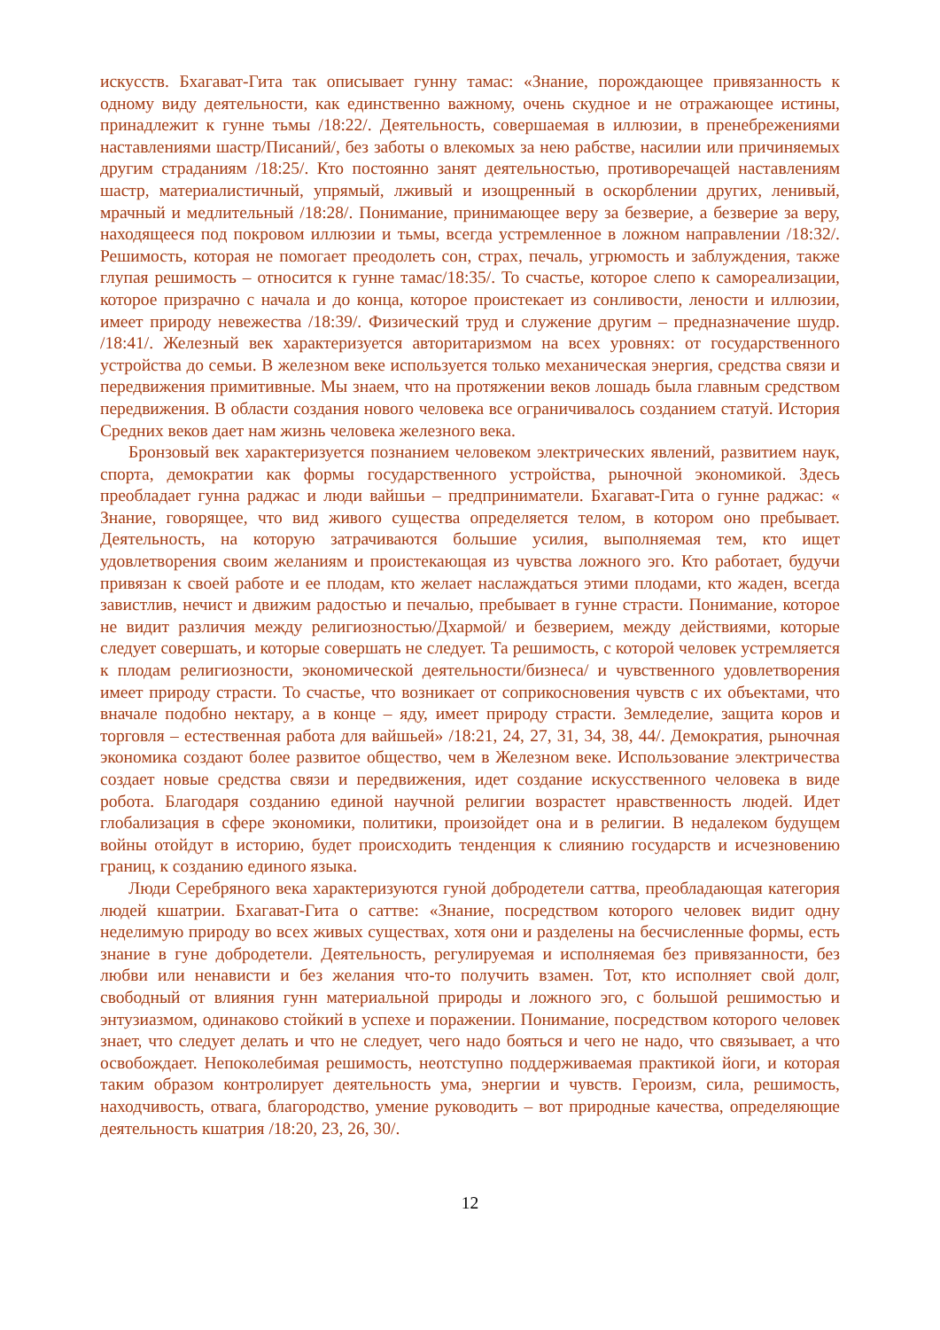искусств. Бхагават-Гита так описывает гунну тамас: «Знание, порождающее привязанность к одному виду деятельности, как единственно важному, очень скудное и не отражающее истины, принадлежит к гунне тьмы /18:22/. Деятельность, совершаемая в иллюзии, в пренебрежениями наставлениями шастр/Писаний/, без заботы о влекомых за нею рабстве, насилии или причиняемых другим страданиям /18:25/. Кто постоянно занят деятельностью, противоречащей наставлениям шастр, материалистичный, упрямый, лживый и изощренный в оскорблении других, ленивый, мрачный и медлительный /18:28/. Понимание, принимающее веру за безверие, а безверие за веру, находящееся под покровом иллюзии и тьмы, всегда устремленное в ложном направлении /18:32/. Решимость, которая не помогает преодолеть сон, страх, печаль, угрюмость и заблуждения, также глупая решимость – относится к гунне тамас/18:35/. То счастье, которое слепо к самореализации, которое призрачно с начала и до конца, которое проистекает из сонливости, лености и иллюзии, имеет природу невежества /18:39/. Физический труд и служение другим – предназначение шудр. /18:41/. Железный век характеризуется авторитаризмом на всех уровнях: от государственного устройства до семьи. В железном веке используется только механическая энергия, средства связи и передвижения примитивные. Мы знаем, что на протяжении веков лошадь была главным средством передвижения. В области создания нового человека все ограничивалось созданием статуй. История Средних веков дает нам жизнь человека железного века.
Бронзовый век характеризуется познанием человеком электрических явлений, развитием наук, спорта, демократии как формы государственного устройства, рыночной экономикой. Здесь преобладает гунна раджас и люди вайшьи – предприниматели. Бхагават-Гита о гунне раджас: « Знание, говорящее, что вид живого существа определяется телом, в котором оно пребывает. Деятельность, на которую затрачиваются большие усилия, выполняемая тем, кто ищет удовлетворения своим желаниям и проистекающая из чувства ложного эго. Кто работает, будучи привязан к своей работе и ее плодам, кто желает наслаждаться этими плодами, кто жаден, всегда завистлив, нечист и движим радостью и печалью, пребывает в гунне страсти. Понимание, которое не видит различия между религиозностью/Дхармой/ и безверием, между действиями, которые следует совершать, и которые совершать не следует. Та решимость, с которой человек устремляется к плодам религиозности, экономической деятельности/бизнеса/ и чувственного удовлетворения имеет природу страсти. То счастье, что возникает от соприкосновения чувств с их объектами, что вначале подобно нектару, а в конце – яду, имеет природу страсти. Земледелие, защита коров и торговля – естественная работа для вайшьей» /18:21, 24, 27, 31, 34, 38, 44/. Демократия, рыночная экономика создают более развитое общество, чем в Железном веке. Использование электричества создает новые средства связи и передвижения, идет создание искусственного человека в виде робота. Благодаря созданию единой научной религии возрастет нравственность людей. Идет глобализация в сфере экономики, политики, произойдет она и в религии. В недалеком будущем войны отойдут в историю, будет происходить тенденция к слиянию государств и исчезновению границ, к созданию единого языка.
Люди Серебряного века характеризуются гуной добродетели саттва, преобладающая категория людей кшатрии. Бхагават-Гита о саттве: «Знание, посредством которого человек видит одну неделимую природу во всех живых существах, хотя они и разделены на бесчисленные формы, есть знание в гуне добродетели. Деятельность, регулируемая и исполняемая без привязанности, без любви или ненависти и без желания что-то получить взамен. Тот, кто исполняет свой долг, свободный от влияния гунн материальной природы и ложного эго, с большой решимостью и энтузиазмом, одинаково стойкий в успехе и поражении. Понимание, посредством которого человек знает, что следует делать и что не следует, чего надо бояться и чего не надо, что связывает, а что освобождает. Непоколебимая решимость, неотступно поддерживаемая практикой йоги, и которая таким образом контролирует деятельность ума, энергии и чувств. Героизм, сила, решимость, находчивость, отвага, благородство, умение руководить – вот природные качества, определяющие деятельность кшатрия /18:20, 23, 26, 30/.
12